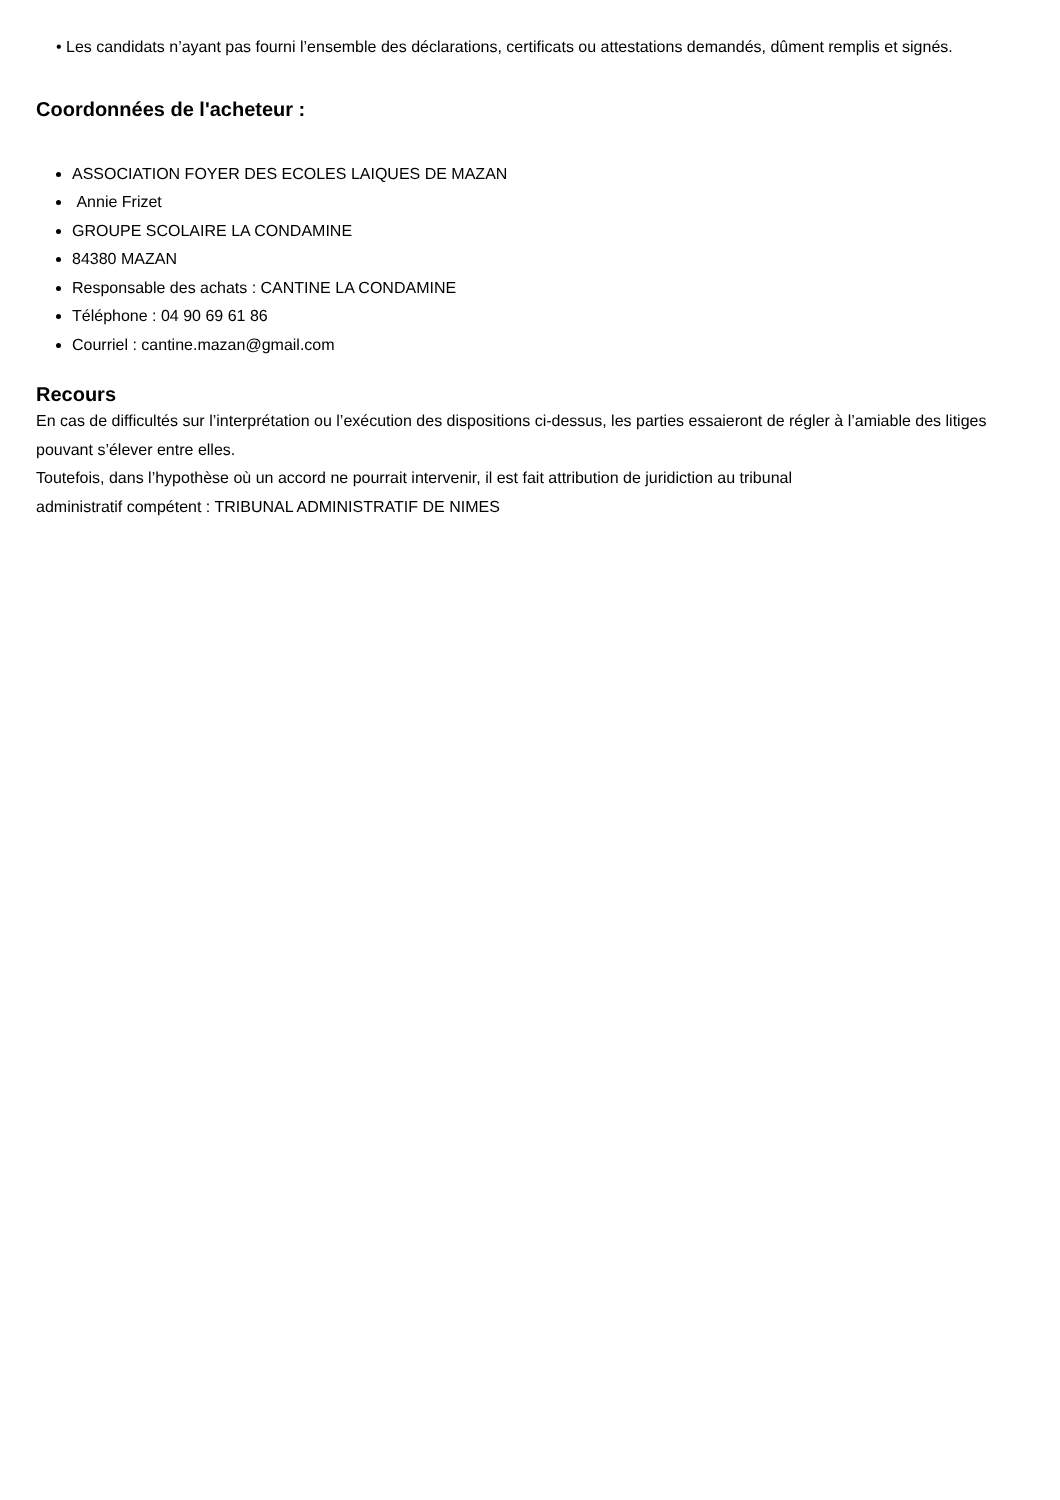• Les candidats n’ayant pas fourni l’ensemble des déclarations, certificats ou attestations demandés, dûment remplis et signés.
Coordonnées de l'acheteur :
ASSOCIATION FOYER DES ECOLES LAIQUES DE MAZAN
Annie Frizet
GROUPE SCOLAIRE LA CONDAMINE
84380 MAZAN
Responsable des achats : CANTINE LA CONDAMINE
Téléphone : 04 90 69 61 86
Courriel : cantine.mazan@gmail.com
Recours
En cas de difficultés sur l’interprétation ou l’exécution des dispositions ci-dessus, les parties essaieront de régler à l’amiable des litiges pouvant s’élever entre elles.
Toutefois, dans l’hypothèse où un accord ne pourrait intervenir, il est fait attribution de juridiction au tribunal
administratif compétent : TRIBUNAL ADMINISTRATIF DE NIMES